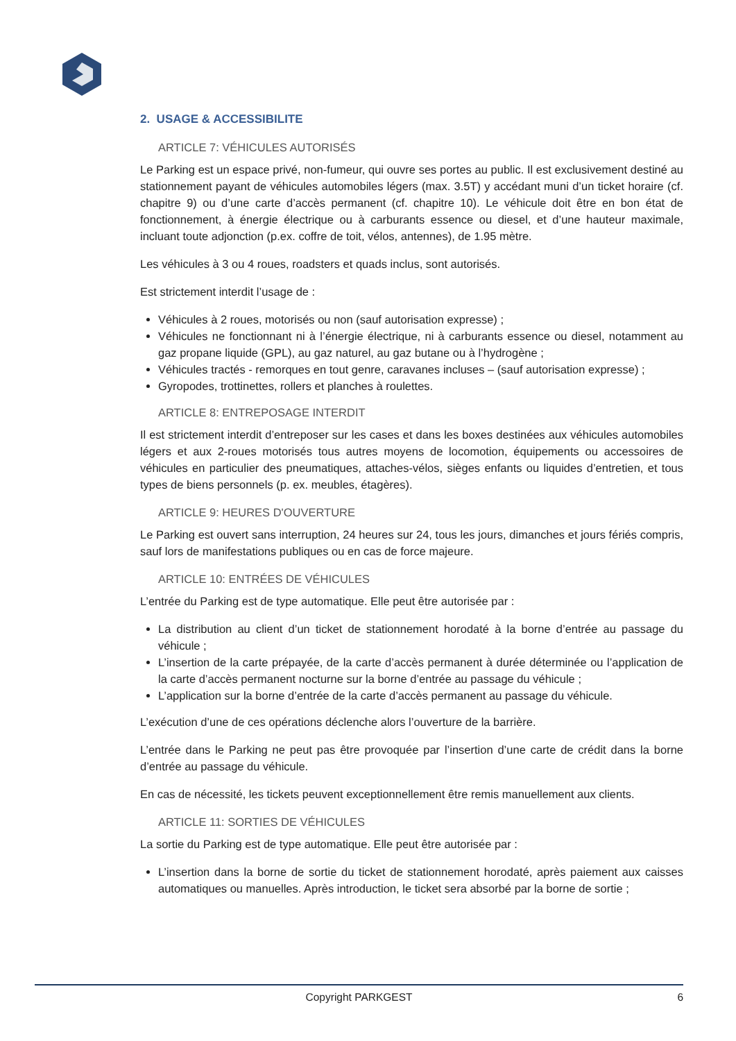2. USAGE & ACCESSIBILITE
ARTICLE 7: VÉHICULES AUTORISÉS
Le Parking est un espace privé, non-fumeur, qui ouvre ses portes au public. Il est exclusivement destiné au stationnement payant de véhicules automobiles légers (max. 3.5T) y accédant muni d’un ticket horaire (cf. chapitre 9) ou d’une carte d’accès permanent (cf. chapitre 10). Le véhicule doit être en bon état de fonctionnement, à énergie électrique ou à carburants essence ou diesel, et d’une hauteur maximale, incluant toute adjonction (p.ex. coffre de toit, vélos, antennes), de 1.95 mètre.
Les véhicules à 3 ou 4 roues, roadsters et quads inclus, sont autorisés.
Est strictement interdit l’usage de :
Véhicules à 2 roues, motorisés ou non (sauf autorisation expresse) ;
Véhicules ne fonctionnant ni à l’énergie électrique, ni à carburants essence ou diesel, notamment au gaz propane liquide (GPL), au gaz naturel, au gaz butane ou à l’hydrogène ;
Véhicules tractés - remorques en tout genre, caravanes incluses – (sauf autorisation expresse) ;
Gyropodes, trottinettes, rollers et planches à roulettes.
ARTICLE 8: ENTREPOSAGE INTERDIT
Il est strictement interdit d’entreposer sur les cases et dans les boxes destinées aux véhicules automobiles légers et aux 2-roues motorisés tous autres moyens de locomotion, équipements ou accessoires de véhicules en particulier des pneumatiques, attaches-vélos, sièges enfants ou liquides d’entretien, et tous types de biens personnels (p. ex. meubles, étagères).
ARTICLE 9: HEURES D'OUVERTURE
Le Parking est ouvert sans interruption, 24 heures sur 24, tous les jours, dimanches et jours fériés compris, sauf lors de manifestations publiques ou en cas de force majeure.
ARTICLE 10: ENTRÉES DE VÉHICULES
L’entrée du Parking est de type automatique. Elle peut être autorisée par :
La distribution au client d’un ticket de stationnement horodaté à la borne d’entrée au passage du véhicule ;
L’insertion de la carte prépayée, de la carte d’accès permanent à durée déterminée ou l’application de la carte d’accès permanent nocturne sur la borne d’entrée au passage du véhicule ;
L’application sur la borne d’entrée de la carte d’accès permanent au passage du véhicule.
L’exécution d’une de ces opérations déclenche alors l’ouverture de la barrière.
L’entrée dans le Parking ne peut pas être provoquée par l’insertion d’une carte de crédit dans la borne d’entrée au passage du véhicule.
En cas de nécessité, les tickets peuvent exceptionnellement être remis manuellement aux clients.
ARTICLE 11: SORTIES DE VÉHICULES
La sortie du Parking est de type automatique. Elle peut être autorisée par :
L’insertion dans la borne de sortie du ticket de stationnement horodaté, après paiement aux caisses automatiques ou manuelles. Après introduction, le ticket sera absorbé par la borne de sortie ;
Copyright PARKGEST
6